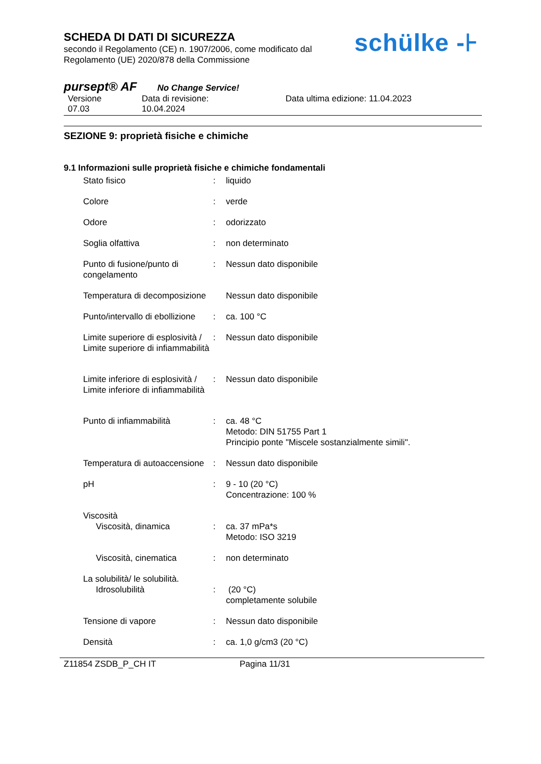schülke -⊦
SCHEDA DI DATI DI SICUREZZA
secondo il Regolamento (CE) n. 1907/2006, come modificato dal
Regolamento (UE) 2020/878 della Commissione
pursept® AF No Change Service!
Versione
07.03
Data di revisione:
10.04.2024
Data ultima edizione: 11.04.2023
SEZIONE 9: proprietà fisiche e chimiche
9.1 Informazioni sulle proprietà fisiche e chimiche fondamentali
| Stato fisico | : | liquido |
| Colore | : | verde |
| Odore | : | odorizzato |
| Soglia olfattiva | : | non determinato |
| Punto di fusione/punto di congelamento | : | Nessun dato disponibile |
| Temperatura di decomposizione | | Nessun dato disponibile |
| Punto/intervallo di ebollizione | : | ca. 100 °C |
| Limite superiore di esplosività / Limite superiore di infiammabilità | : | Nessun dato disponibile |
| Limite inferiore di esplosività / Limite inferiore di infiammabilità | : | Nessun dato disponibile |
| Punto di infiammabilità | : | ca. 48 °C Metodo: DIN 51755 Part 1 Principio ponte "Miscele sostanzialmente simili". |
| Temperatura di autoaccensione | : | Nessun dato disponibile |
| pH | : | 9 - 10 (20 °C) Concentrazione: 100 % |
| Viscosità Viscosità, dinamica | : | ca. 37 mPa*s Metodo: ISO 3219 |
| Viscosità, cinematica | : | non determinato |
| La solubilità/ le solubilità. Idrosolubilità | : | (20 °C) completamente solubile |
| Tensione di vapore | : | Nessun dato disponibile |
| Densità | : | ca. 1,0 g/cm3 (20 °C) |
Z11854 ZSDB_P_CH IT Pagina 11/31